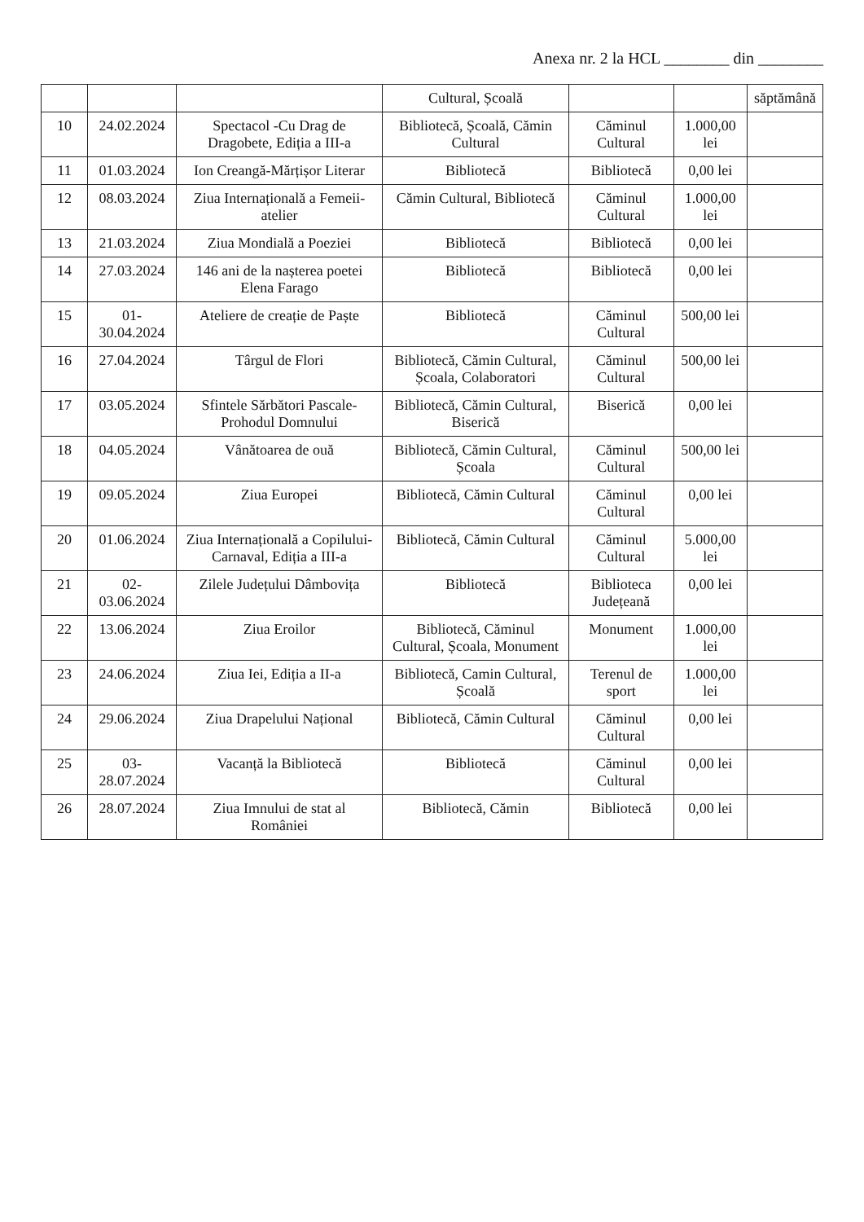Anexa nr. 2 la HCL ________ din ________
| | | | Cultural, Școală | | | săptămână |
| 10 | 24.02.2024 | Spectacol -Cu Drag de Dragobete, Ediția a III-a | Bibliotecă, Școală, Cămin Cultural | Căminul Cultural | 1.000,00 lei | |
| 11 | 01.03.2024 | Ion Creangă-Mărțișor Literar | Bibliotecă | Bibliotecă | 0,00 lei | |
| 12 | 08.03.2024 | Ziua Internațională a Femeii-atelier | Cămin Cultural, Bibliotecă | Căminul Cultural | 1.000,00 lei | |
| 13 | 21.03.2024 | Ziua Mondială a Poeziei | Bibliotecă | Bibliotecă | 0,00 lei | |
| 14 | 27.03.2024 | 146 ani de la nașterea poetei Elena Farago | Bibliotecă | Bibliotecă | 0,00 lei | |
| 15 | 01-30.04.2024 | Ateliere de creație de Paște | Bibliotecă | Căminul Cultural | 500,00 lei | |
| 16 | 27.04.2024 | Târgul de Flori | Bibliotecă, Cămin Cultural, Școala, Colaboratori | Căminul Cultural | 500,00 lei | |
| 17 | 03.05.2024 | Sfintele Sărbători Pascale-Prohodul Domnului | Bibliotecă, Cămin Cultural, Biserică | Biserică | 0,00 lei | |
| 18 | 04.05.2024 | Vânătoarea de ouă | Bibliotecă, Cămin Cultural, Școala | Căminul Cultural | 500,00 lei | |
| 19 | 09.05.2024 | Ziua Europei | Bibliotecă, Cămin Cultural | Căminul Cultural | 0,00 lei | |
| 20 | 01.06.2024 | Ziua Internațională a Copilului-Carnaval, Ediția a III-a | Bibliotecă, Cămin Cultural | Căminul Cultural | 5.000,00 lei | |
| 21 | 02-03.06.2024 | Zilele Județului Dâmbovița | Bibliotecă | Biblioteca Județeană | 0,00 lei | |
| 22 | 13.06.2024 | Ziua Eroilor | Bibliotecă, Căminul Cultural, Școala, Monument | Monument | 1.000,00 lei | |
| 23 | 24.06.2024 | Ziua Iei, Ediția a II-a | Bibliotecă, Camin Cultural, Școală | Terenul de sport | 1.000,00 lei | |
| 24 | 29.06.2024 | Ziua Drapelului Național | Bibliotecă, Cămin Cultural | Căminul Cultural | 0,00 lei | |
| 25 | 03-28.07.2024 | Vacanță la Bibliotecă | Bibliotecă | Căminul Cultural | 0,00 lei | |
| 26 | 28.07.2024 | Ziua Imnului de stat al României | Bibliotecă, Cămin | Bibliotecă | 0,00 lei | |